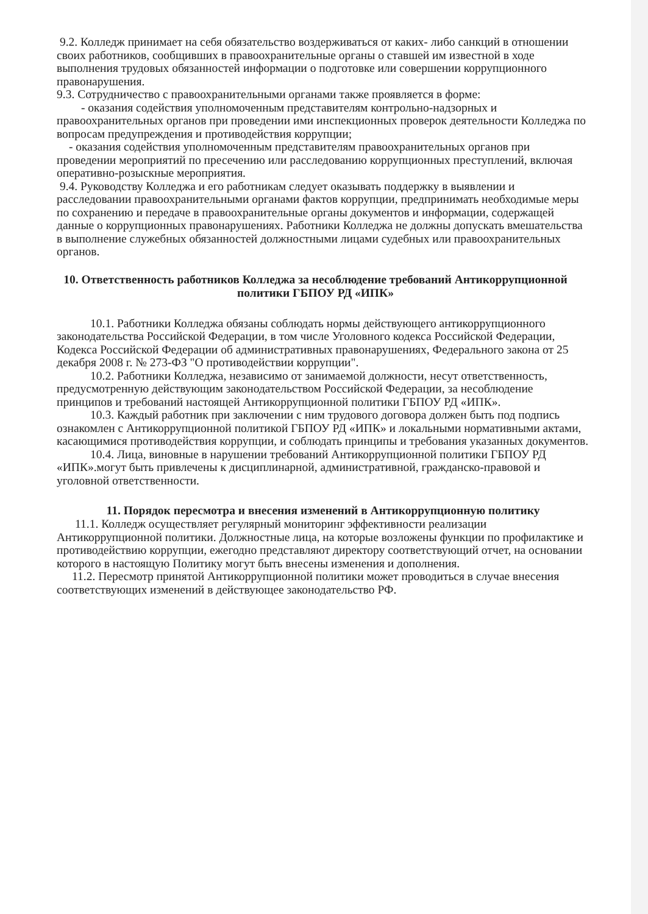9.2. Колледж принимает на себя обязательство воздерживаться от каких- либо санкций в отношении своих работников, сообщивших в правоохранительные органы о ставшей им известной в ходе выполнения трудовых обязанностей информации о подготовке или совершении коррупционного правонарушения.
9.3. Сотрудничество с правоохранительными органами также проявляется в форме:
- оказания содействия уполномоченным представителям контрольно-надзорных и правоохранительных органов при проведении ими инспекционных проверок деятельности Колледжа по вопросам предупреждения и противодействия коррупции;
- оказания содействия уполномоченным представителям правоохранительных органов при проведении мероприятий по пресечению или расследованию коррупционных преступлений, включая оперативно-розыскные мероприятия.
9.4. Руководству Колледжа и его работникам следует оказывать поддержку в выявлении и расследовании правоохранительными органами фактов коррупции, предпринимать необходимые меры по сохранению и передаче в правоохранительные органы документов и информации, содержащей данные о коррупционных правонарушениях. Работники Колледжа не должны допускать вмешательства в выполнение служебных обязанностей должностными лицами судебных или правоохранительных органов.
10. Ответственность работников Колледжа за несоблюдение требований Антикоррупционной политики ГБПОУ РД «ИПК»
10.1. Работники Колледжа обязаны соблюдать нормы действующего антикоррупционного законодательства Российской Федерации, в том числе Уголовного кодекса Российской Федерации, Кодекса Российской Федерации об административных правонарушениях, Федерального закона от 25 декабря 2008 г. № 273-ФЗ "О противодействии коррупции".
10.2. Работники Колледжа, независимо от занимаемой должности, несут ответственность, предусмотренную действующим законодательством Российской Федерации, за несоблюдение принципов и требований настоящей Антикоррупционной политики ГБПОУ РД «ИПК».
10.3. Каждый работник при заключении с ним трудового договора должен быть под подпись ознакомлен с Антикоррупционной политикой ГБПОУ РД «ИПК» и локальными нормативными актами, касающимися противодействия коррупции, и соблюдать принципы и требования указанных документов.
10.4. Лица, виновные в нарушении требований Антикоррупционной политики ГБПОУ РД «ИПК».могут быть привлечены к дисциплинарной, административной, гражданско-правовой и уголовной ответственности.
11. Порядок пересмотра и внесения изменений в Антикоррупционную политику
11.1. Колледж осуществляет регулярный мониторинг эффективности реализации Антикоррупционной политики. Должностные лица, на которые возложены функции по профилактике и противодействию коррупции, ежегодно представляют директору соответствующий отчет, на основании которого в настоящую Политику могут быть внесены изменения и дополнения.
11.2. Пересмотр принятой Антикоррупционной политики может проводиться в случае внесения соответствующих изменений в действующее законодательство РФ.